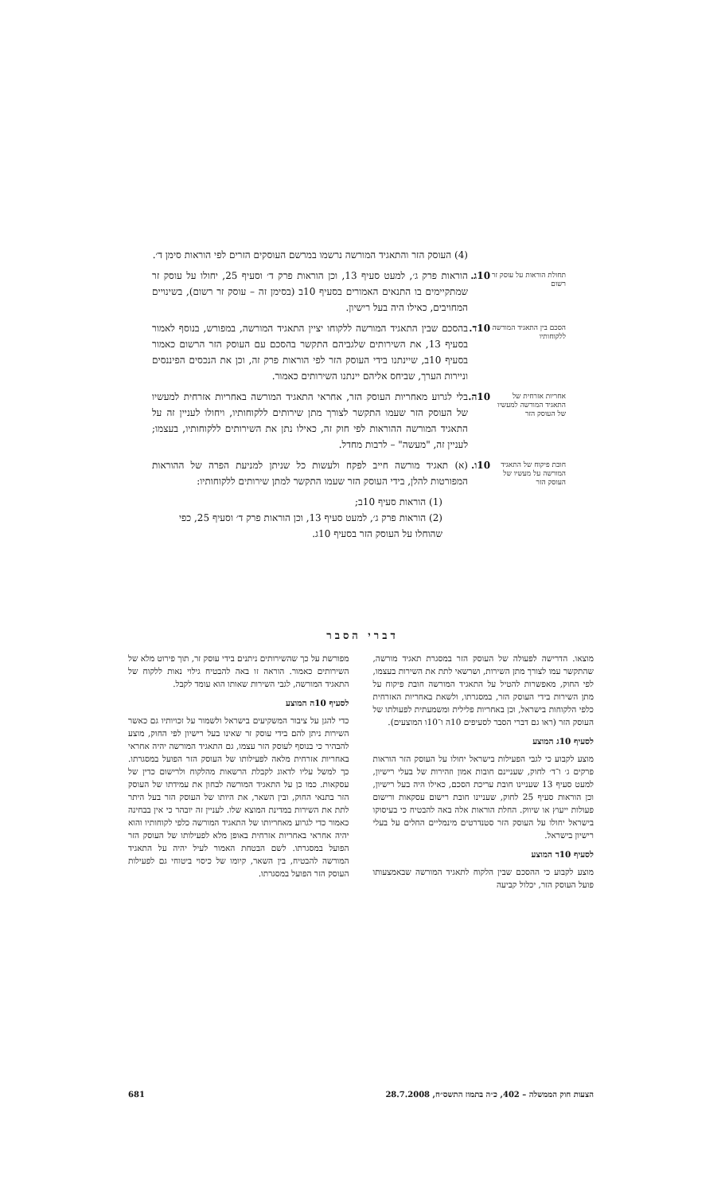(4) העוסק הזר והתאגיד המורשה נרשמו במרשם העוסקים הזרים לפי הוראות סימן ד׳.
תחולת הוראות על עוסק זר רשום
10ג.
הוראות פרק ג׳, למעט סעיף 13, וכן הוראות פרק ד׳ וסעיף 25, יחולו על עוסק זר שמתקיימים בו התנאים האמורים בסעיף 10ב (בסימן זה – עוסק זר רשום), בשינויים המחויבים, כאילו היה בעל רישיון.
הסכם בין התאגיד המורשה ללקוחותיו
10ד.
בהסכם שבין התאגיד המורשה ללקוחו יציין התאגיד המורשה, במפורש, בנוסף לאמור בסעיף 13, את השירותים שלגביהם התקשר בהסכם עם העוסק הזר הרשום כאמור בסעיף 10ב, שיינתנו בידי העוסק הזר לפי הוראות פרק זה, וכן את הנכסים הפיננסים וניירות הערך, שביחס אליהם יינתנו השירותים כאמור.
אחריות אזרחית של התאגיד המורשה למעשיו של העוסק הזר
10ה.
בלי לגרוע מאחריות העוסק הזר, אחראי התאגיד המורשה באחריות אזרחית למעשיו של העוסק הזר שעמו התקשר לצורך מתן שירותים ללקוחותיו, ויחולו לעניין זה על התאגיד המורשה ההוראות לפי חוק זה, כאילו נתן את השירותים ללקוחותיו, בעצמו; לעניין זה, "מעשה" – לרבות מחדל.
חובת פיקוח של התאגיד המורשה על מעשיו של העוסק הזר
10ו.
(א) תאגיד מורשה חייב לפקח ולעשות כל שניתן למניעת הפרה של ההוראות המפורטות להלן, בידי העוסק הזר שעמו התקשר למתן שירותים ללקוחותיו:
(1) הוראות סעיף 10ב;
(2) הוראות פרק ג׳, למעט סעיף 13, וכן הוראות פרק ד׳ וסעיף 25, כפי שהוחלו על העוסק הזר בסעיף 10ג.
דברי הסבר
מוצאו. הדרישה לפעולה של העוסק הזר במסגרת תאגיד מורשה, שהתקשר עמו לצורך מתן השירות, ושרשאי לתת את השירות בעצמו, לפי החוק, מאפשרות להטיל על התאגיד המורשה חובת פיקוח על מתן השירות בידי העוסק הזר, במסגרתו, ולשאת באחריות האזרחית כלפי הלקוחות בישראל, וכן באחריות פלילית ומשמעתית לפעולתו של העוסק הזר (ראו גם דברי הסבר לסעיפים 10ה ו־10ו המוצעים).
לסעיף 10ג המוצע
מוצע לקבוע כי לגבי הפעילות בישראל יחולו על העוסק הזר הוראות פרקים ג׳ ו־ד׳ לחוק, שעניינם חובות אמון וזהירות של בעלי רישיון, למעט סעיף 13 שעניינו חובת עריכת הסכם, כאילו היה בעל רישיון, וכן הוראות סעיף 25 לחוק, שעניינו חובת רישום עסקאות ורישום פעולות ייעוץ או שיווק. החלת הוראות אלה באה להבטיח כי בעיסוקו בישראל יחולו על העוסק הזר סטנדרטים מינמליים החלים על בעלי רישיון בישראל.
לסעיף 10ד המוצע
מוצע לקבוע כי ההסכם שבין הלקוח לתאגיד המורשה שבאמצעותו פועל העוסק הזר, יכלול קביעה
מפורשת על כך שהשירותים ניתנים בידי עוסק זר, תוך פירוט מלא של השירותים כאמור. הוראה זו באה להבטיח גילוי נאות ללקוח של התאגיד המורשה, לגבי השירות שאותו הוא עומד לקבל.
לסעיף 10ה המוצע
כדי להגן על ציבור המשקיעים בישראל ולשמור על זכויותיו גם כאשר השירות ניתן להם בידי עוסק זר שאינו בעל רישיון לפי החוק, מוצע להבהיר כי בנוסף לעוסק הזר עצמו, גם התאגיד המורשה יהיה אחראי באחריות אזרחית מלאה לפעילותו של העוסק הזר הפועל במסגרתו. כך למשל עליו לדאוג לקבלת הרשאות מהלקוח ולרישום כדין של עסקאות. כמו כן על התאגיד המורשה לבחון את עמידתו של העוסק הזר בתנאי החוק, ובין השאר, את היותו של העוסק הזר בעל היתר לתת את השירות במדינת המוצא שלו. לעניין זה יובהר כי אין בבחינה כאמור כדי לגרוע מאחריותו של התאגיד המורשה כלפי לקוחותיו והוא יהיה אחראי באחריות אזרחית באופן מלא לפעילותו של העוסק הזר הפועל במסגרתו. לשם הבטחת האמור לעיל יהיה על התאגיד המורשה להבטיח, בין השאר, קיומו של כיסוי ביטוחי גם לפעילות העוסק הזר הפועל במסגרתו.
הצעות חוק הממשלה – 402, כ״ה בתמוז התשס״ח, 28.7.2008 681